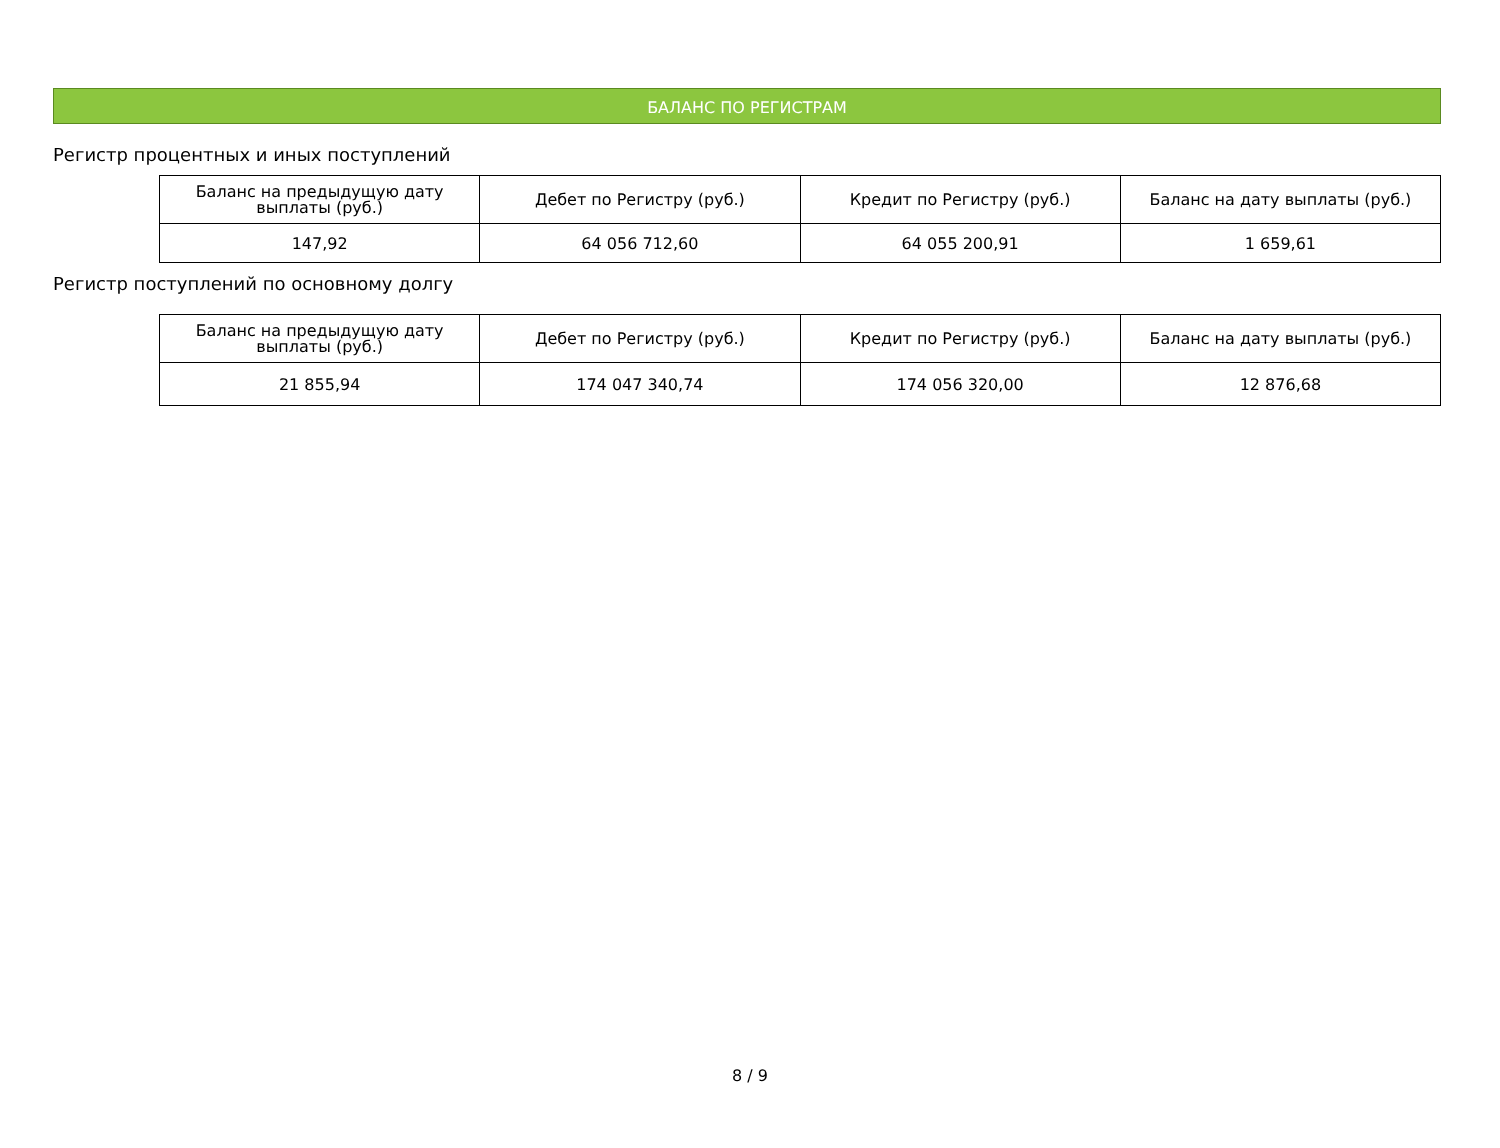БАЛАНС ПО РЕГИСТРАМ
Регистр процентных и иных поступлений
| Баланс на предыдущую дату выплаты (руб.) | Дебет по Регистру (руб.) | Кредит по Регистру (руб.) | Баланс на дату выплаты (руб.) |
| --- | --- | --- | --- |
| 147,92 | 64 056 712,60 | 64 055 200,91 | 1 659,61 |
Регистр поступлений по основному долгу
| Баланс на предыдущую дату выплаты (руб.) | Дебет по Регистру (руб.) | Кредит по Регистру (руб.) | Баланс на дату выплаты (руб.) |
| --- | --- | --- | --- |
| 21 855,94 | 174 047 340,74 | 174 056 320,00 | 12 876,68 |
8 / 9